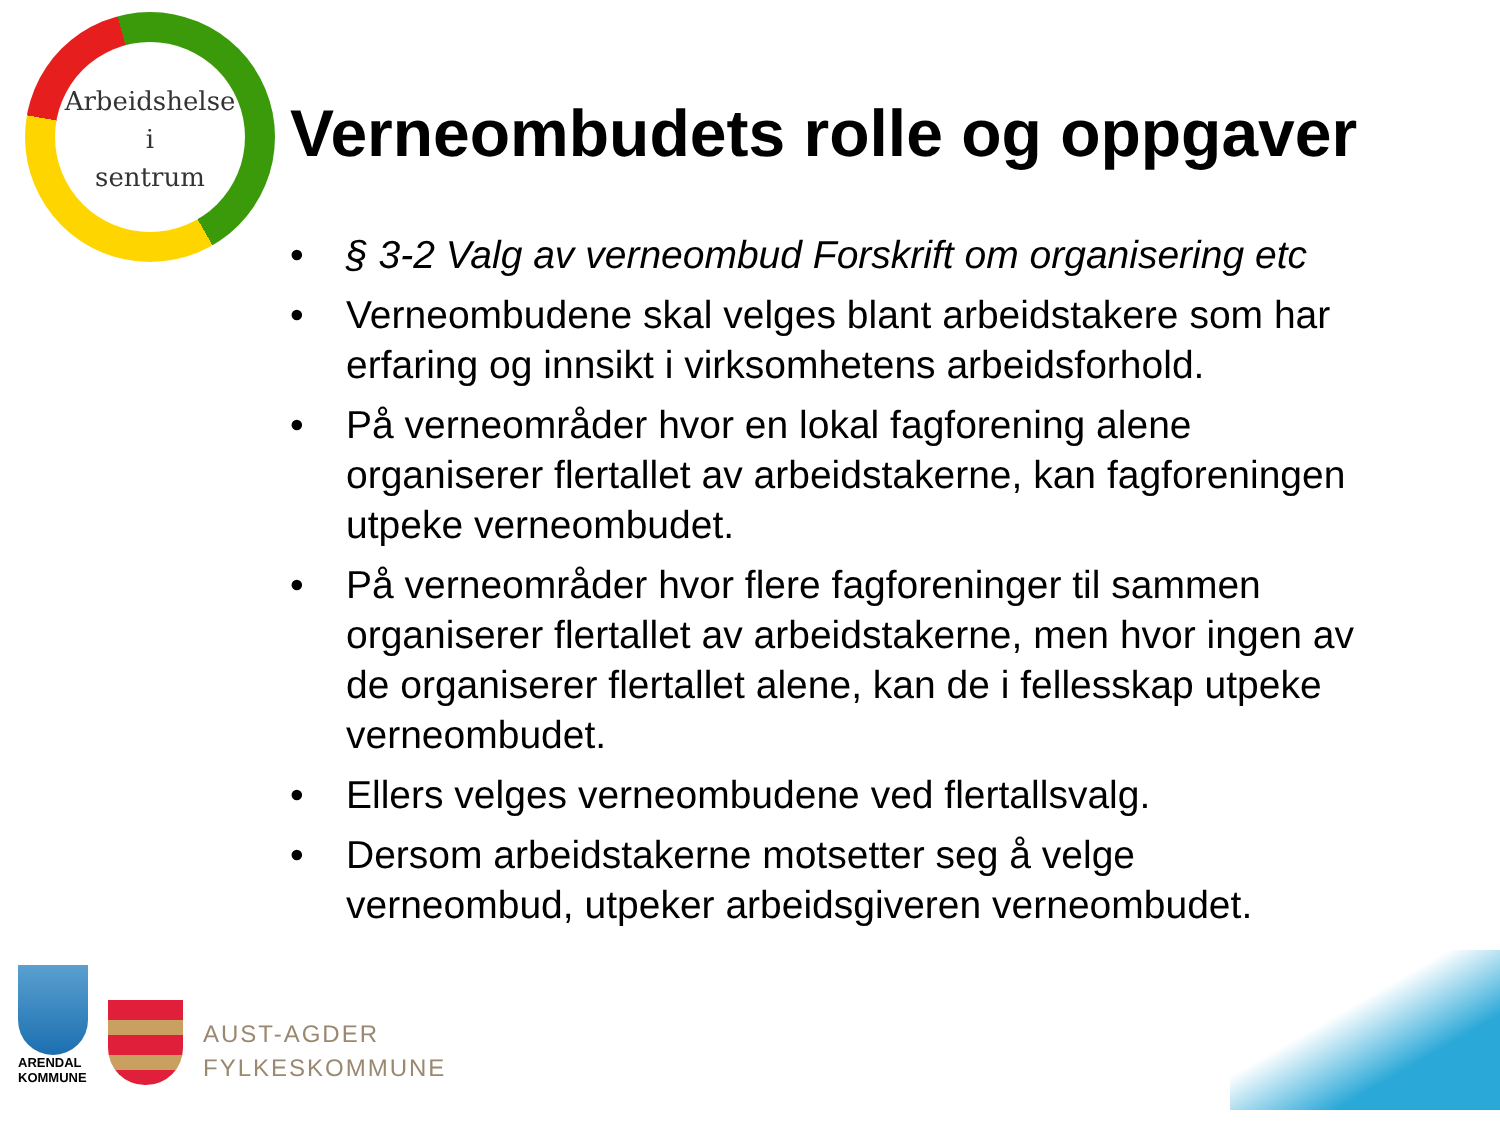Arbeidshelse
i
sentrum
Verneombudets rolle og oppgaver
• § 3-2 Valg av verneombud Forskrift om organisering etc
• Verneombudene skal velges blant arbeidstakere som har erfaring og innsikt i virksomhetens arbeidsforhold.
• På verneområder hvor en lokal fagforening alene organiserer flertallet av arbeidstakerne, kan fagforeningen utpeke verneombudet.
• På verneområder hvor flere fagforeninger til sammen organiserer flertallet av arbeidstakerne, men hvor ingen av de organiserer flertallet alene, kan de i fellesskap utpeke verneombudet.
• Ellers velges verneombudene ved flertallsvalg.
• Dersom arbeidstakerne motsetter seg å velge verneombud, utpeker arbeidsgiveren verneombudet.
ARENDAL
KOMMUNE
AUST-AGDER
FYLKESKOMMUNE